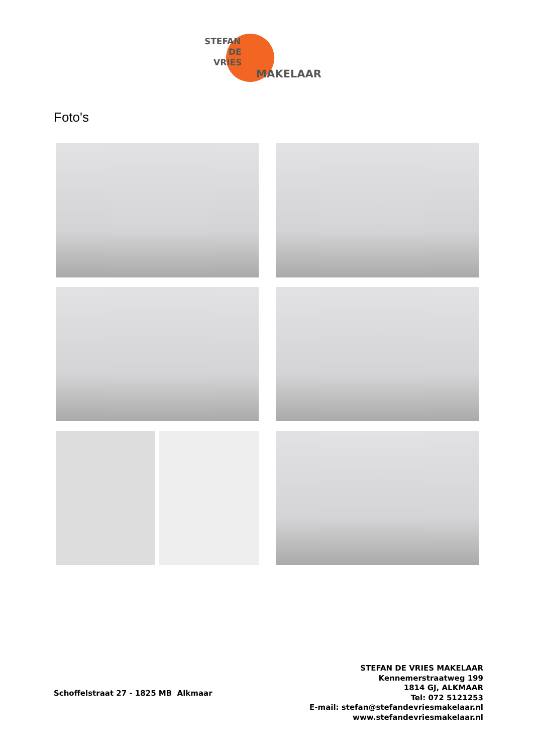STEFAN
DE
VRIES
MAKELAAR
Foto's
Schoffelstraat 27 - 1825 MB Alkmaar
STEFAN DE VRIES MAKELAAR
Kennemerstraatweg 199
1814 GJ, ALKMAAR
Tel: 072 5121253
E-mail: stefan@stefandevriesmakelaar.nl
www.stefandevriesmakelaar.nl